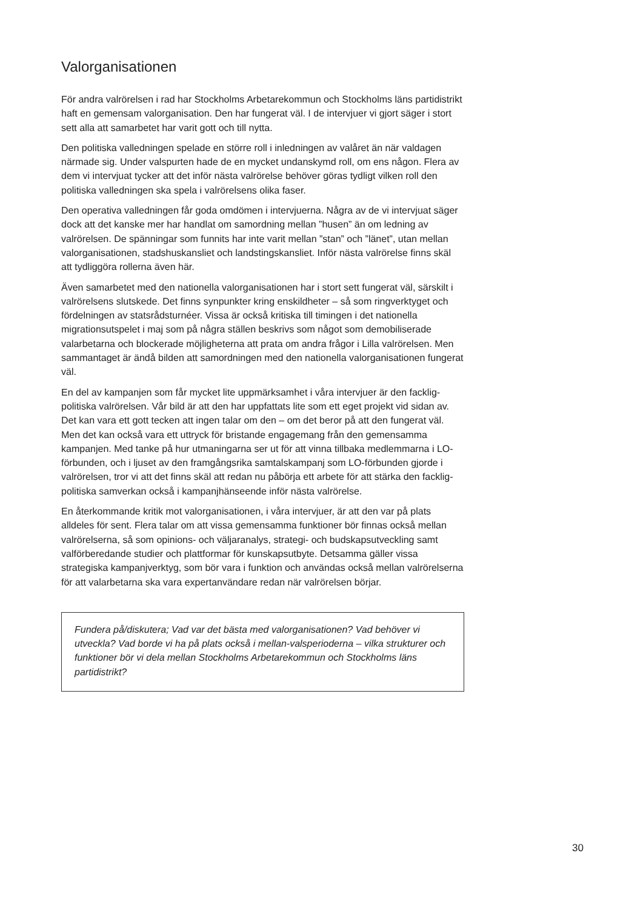Valorganisationen
För andra valrörelsen i rad har Stockholms Arbetarekommun och Stockholms läns partidistrikt haft en gemensam valorganisation. Den har fungerat väl. I de intervjuer vi gjort säger i stort sett alla att samarbetet har varit gott och till nytta.
Den politiska valledningen spelade en större roll i inledningen av valåret än när valdagen närmade sig. Under valspurten hade de en mycket undanskymd roll, om ens någon. Flera av dem vi intervjuat tycker att det inför nästa valrörelse behöver göras tydligt vilken roll den politiska valledningen ska spela i valrörelsens olika faser.
Den operativa valledningen får goda omdömen i intervjuerna. Några av de vi intervjuat säger dock att det kanske mer har handlat om samordning mellan ”husen” än om ledning av valrörelsen. De spänningar som funnits har inte varit mellan ”stan” och ”länet”, utan mellan valorganisationen, stadshuskansliet och landstingskansliet. Inför nästa valrörelse finns skäl att tydliggöra rollerna även här.
Även samarbetet med den nationella valorganisationen har i stort sett fungerat väl, särskilt i valrörelsens slutskede. Det finns synpunkter kring enskildheter – så som ringverktyget och fördelningen av statsrådsturnéer. Vissa är också kritiska till timingen i det nationella migrationsutspelet i maj som på några ställen beskrivs som något som demobiliserade valarbetarna och blockerade möjligheterna att prata om andra frågor i Lilla valrörelsen. Men sammantaget är ändå bilden att samordningen med den nationella valorganisationen fungerat väl.
En del av kampanjen som får mycket lite uppmärksamhet i våra intervjuer är den facklig-politiska valrörelsen. Vår bild är att den har uppfattats lite som ett eget projekt vid sidan av. Det kan vara ett gott tecken att ingen talar om den – om det beror på att den fungerat väl. Men det kan också vara ett uttryck för bristande engagemang från den gemensamma kampanjen. Med tanke på hur utmaningarna ser ut för att vinna tillbaka medlemmarna i LO-förbunden, och i ljuset av den framgångsrika samtalskampanj som LO-förbunden gjorde i valrörelsen, tror vi att det finns skäl att redan nu påbörja ett arbete för att stärka den facklig-politiska samverkan också i kampanjhänseende inför nästa valrörelse.
En återkommande kritik mot valorganisationen, i våra intervjuer, är att den var på plats alldeles för sent. Flera talar om att vissa gemensamma funktioner bör finnas också mellan valrörelserna, så som opinions- och väljaranalys, strategi- och budskapsutveckling samt valförberedande studier och plattformar för kunskapsutbyte. Detsamma gäller vissa strategiska kampanjverktyg, som bör vara i funktion och användas också mellan valrörelserna för att valarbetarna ska vara expertanvändare redan när valrörelsen börjar.
Fundera på/diskutera; Vad var det bästa med valorganisationen? Vad behöver vi utveckla? Vad borde vi ha på plats också i mellan-valsperioderna – vilka strukturer och funktioner bör vi dela mellan Stockholms Arbetarekommun och Stockholms läns partidistrikt?
30